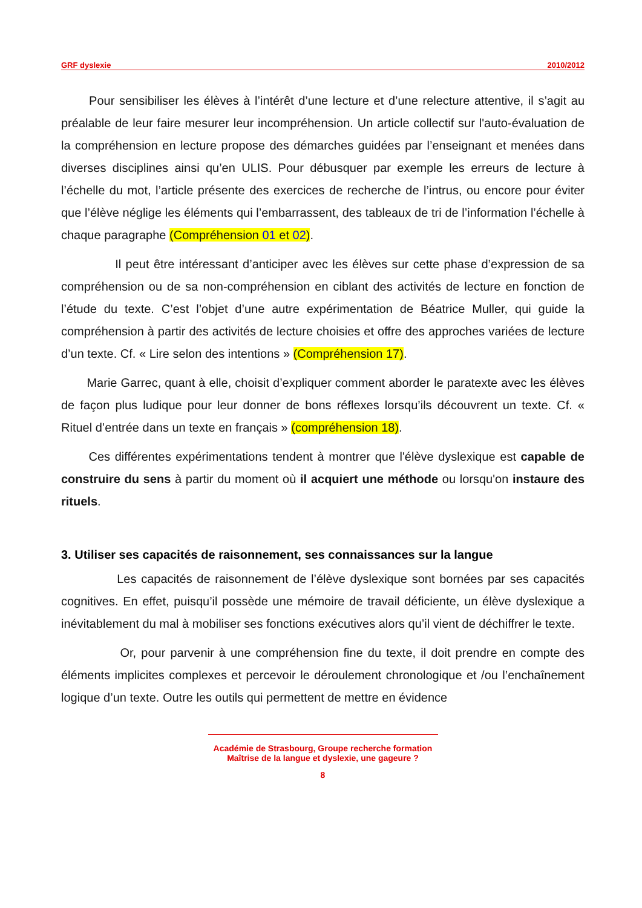GRF dyslexie 2010/2012
Pour sensibiliser les élèves à l’intérêt d’une lecture et d’une relecture attentive, il s’agit au préalable de leur faire mesurer leur incompréhension. Un article collectif sur l'auto-évaluation de la compréhension en lecture propose des démarches guidées par l’enseignant et menées dans diverses disciplines ainsi qu’en ULIS. Pour débusquer par exemple les erreurs de lecture à l’échelle du mot, l’article présente des exercices de recherche de l’intrus, ou encore pour éviter que l’élève néglige les éléments qui l’embarrassent, des tableaux de tri de l’information l’échelle à chaque paragraphe (Compréhension 01 et 02).
Il peut être intéressant d’anticiper avec les élèves sur cette phase d’expression de sa compréhension ou de sa non-compréhension en ciblant des activités de lecture en fonction de l’étude du texte. C’est l’objet d’une autre expérimentation de Béatrice Muller, qui guide la compréhension à partir des activités de lecture choisies et offre des approches variées de lecture d’un texte. Cf. « Lire selon des intentions » (Compréhension 17).
Marie Garrec, quant à elle, choisit d’expliquer comment aborder le paratexte avec les élèves de façon plus ludique pour leur donner de bons réflexes lorsqu’ils découvrent un texte. Cf. « Rituel d’entrée dans un texte en français » (compréhension 18).
Ces différentes expérimentations tendent à montrer que l'élève dyslexique est capable de construire du sens à partir du moment où il acquiert une méthode ou lorsqu'on instaure des rituels.
3. Utiliser ses capacités de raisonnement, ses connaissances sur la langue
Les capacités de raisonnement de l’élève dyslexique sont bornées par ses capacités cognitives. En effet, puisqu’il possède une mémoire de travail déficiente, un élève dyslexique a inévitablement du mal à mobiliser ses fonctions exécutives alors qu’il vient de déchiffrer le texte.
Or, pour parvenir à une compréhension fine du texte, il doit prendre en compte des éléments implicites complexes et percevoir le déroulement chronologique et /ou l’enchaînement logique d’un texte. Outre les outils qui permettent de mettre en évidence
Académie de Strasbourg, Groupe recherche formation
Maîtrise de la langue et dyslexie, une gageure ?
8